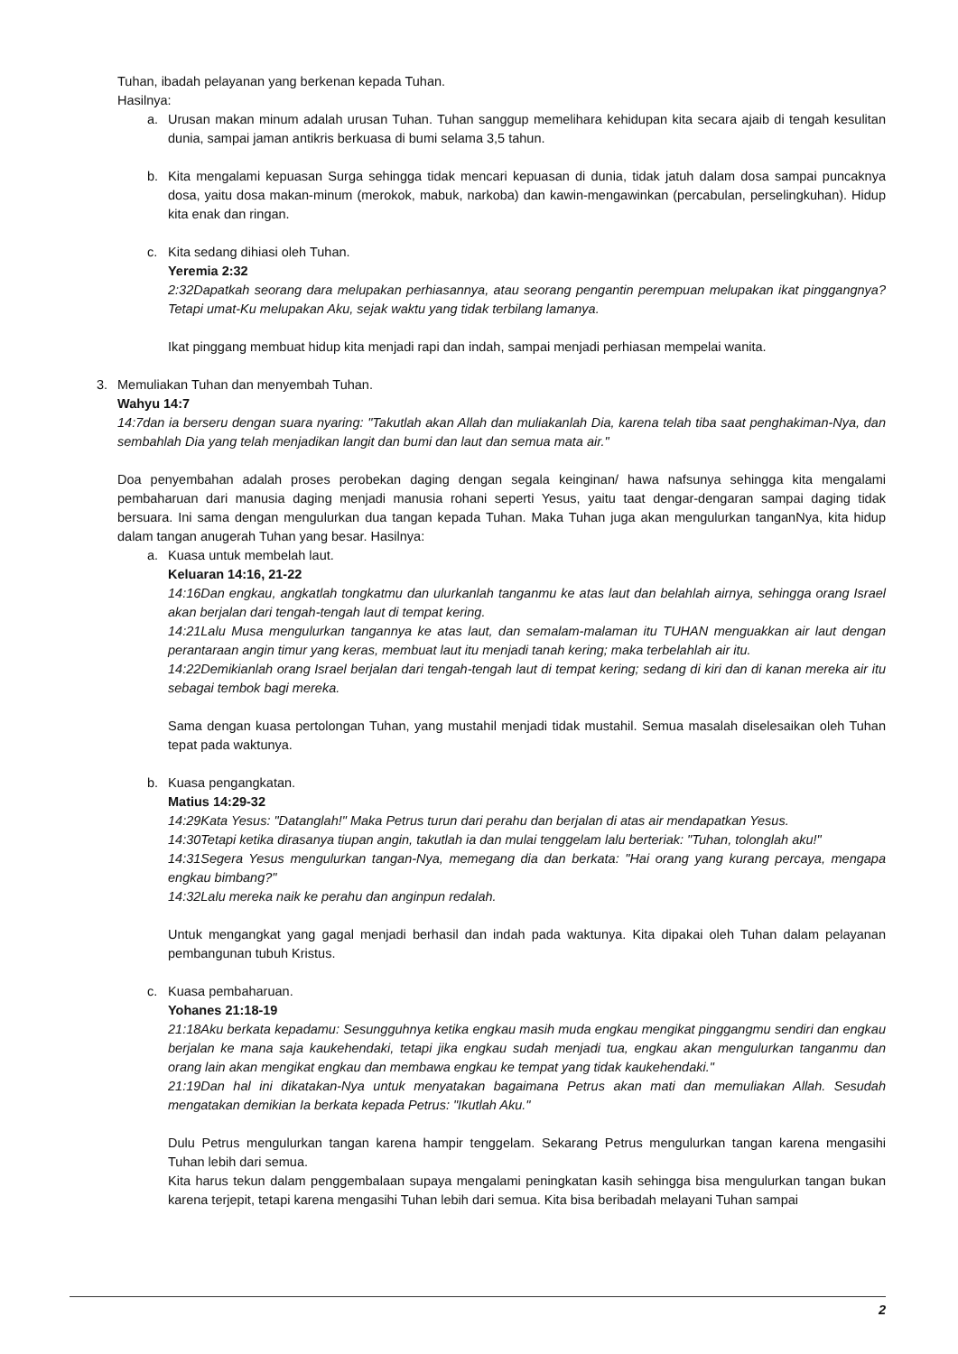Tuhan, ibadah pelayanan yang berkenan kepada Tuhan.
Hasilnya:
a. Urusan makan minum adalah urusan Tuhan. Tuhan sanggup memelihara kehidupan kita secara ajaib di tengah kesulitan dunia, sampai jaman antikris berkuasa di bumi selama 3,5 tahun.
b. Kita mengalami kepuasan Surga sehingga tidak mencari kepuasan di dunia, tidak jatuh dalam dosa sampai puncaknya dosa, yaitu dosa makan-minum (merokok, mabuk, narkoba) dan kawin-mengawinkan (percabulan, perselingkuhan). Hidup kita enak dan ringan.
c. Kita sedang dihiasi oleh Tuhan.
Yeremia 2:32
2:32Dapatkah seorang dara melupakan perhiasannya, atau seorang pengantin perempuan melupakan ikat pinggangnya? Tetapi umat-Ku melupakan Aku, sejak waktu yang tidak terbilang lamanya.
Ikat pinggang membuat hidup kita menjadi rapi dan indah, sampai menjadi perhiasan mempelai wanita.
3. Memuliakan Tuhan dan menyembah Tuhan.
Wahyu 14:7
14:7dan ia berseru dengan suara nyaring: "Takutlah akan Allah dan muliakanlah Dia, karena telah tiba saat penghakiman-Nya, dan sembahlah Dia yang telah menjadikan langit dan bumi dan laut dan semua mata air."
Doa penyembahan adalah proses perobekan daging dengan segala keinginan/ hawa nafsunya sehingga kita mengalami pembaharuan dari manusia daging menjadi manusia rohani seperti Yesus, yaitu taat dengar-dengaran sampai daging tidak bersuara. Ini sama dengan mengulurkan dua tangan kepada Tuhan. Maka Tuhan juga akan mengulurkan tanganNya, kita hidup dalam tangan anugerah Tuhan yang besar. Hasilnya:
a. Kuasa untuk membelah laut.
Keluaran 14:16, 21-22
14:16Dan engkau, angkatlah tongkatmu dan ulurkanlah tanganmu ke atas laut dan belahlah airnya, sehingga orang Israel akan berjalan dari tengah-tengah laut di tempat kering.
14:21Lalu Musa mengulurkan tangannya ke atas laut, dan semalam-malaman itu TUHAN menguakkan air laut dengan perantaraan angin timur yang keras, membuat laut itu menjadi tanah kering; maka terbelahlah air itu.
14:22Demikianlah orang Israel berjalan dari tengah-tengah laut di tempat kering; sedang di kiri dan di kanan mereka air itu sebagai tembok bagi mereka.
Sama dengan kuasa pertolongan Tuhan, yang mustahil menjadi tidak mustahil. Semua masalah diselesaikan oleh Tuhan tepat pada waktunya.
b. Kuasa pengangkatan.
Matius 14:29-32
14:29Kata Yesus: "Datanglah!" Maka Petrus turun dari perahu dan berjalan di atas air mendapatkan Yesus.
14:30Tetapi ketika dirasanya tiupan angin, takutlah ia dan mulai tenggelam lalu berteriak: "Tuhan, tolonglah aku!"
14:31Segera Yesus mengulurkan tangan-Nya, memegang dia dan berkata: "Hai orang yang kurang percaya, mengapa engkau bimbang?"
14:32Lalu mereka naik ke perahu dan anginpun redalah.
Untuk mengangkat yang gagal menjadi berhasil dan indah pada waktunya. Kita dipakai oleh Tuhan dalam pelayanan pembangunan tubuh Kristus.
c. Kuasa pembaharuan.
Yohanes 21:18-19
21:18Aku berkata kepadamu: Sesungguhnya ketika engkau masih muda engkau mengikat pinggangmu sendiri dan engkau berjalan ke mana saja kaukehendaki, tetapi jika engkau sudah menjadi tua, engkau akan mengulurkan tanganmu dan orang lain akan mengikat engkau dan membawa engkau ke tempat yang tidak kaukehendaki."
21:19Dan hal ini dikatakan-Nya untuk menyatakan bagaimana Petrus akan mati dan memuliakan Allah. Sesudah mengatakan demikian Ia berkata kepada Petrus: "Ikutlah Aku."
Dulu Petrus mengulurkan tangan karena hampir tenggelam. Sekarang Petrus mengulurkan tangan karena mengasihi Tuhan lebih dari semua.
Kita harus tekun dalam penggembalaan supaya mengalami peningkatan kasih sehingga bisa mengulurkan tangan bukan karena terjepit, tetapi karena mengasihi Tuhan lebih dari semua. Kita bisa beribadah melayani Tuhan sampai
2